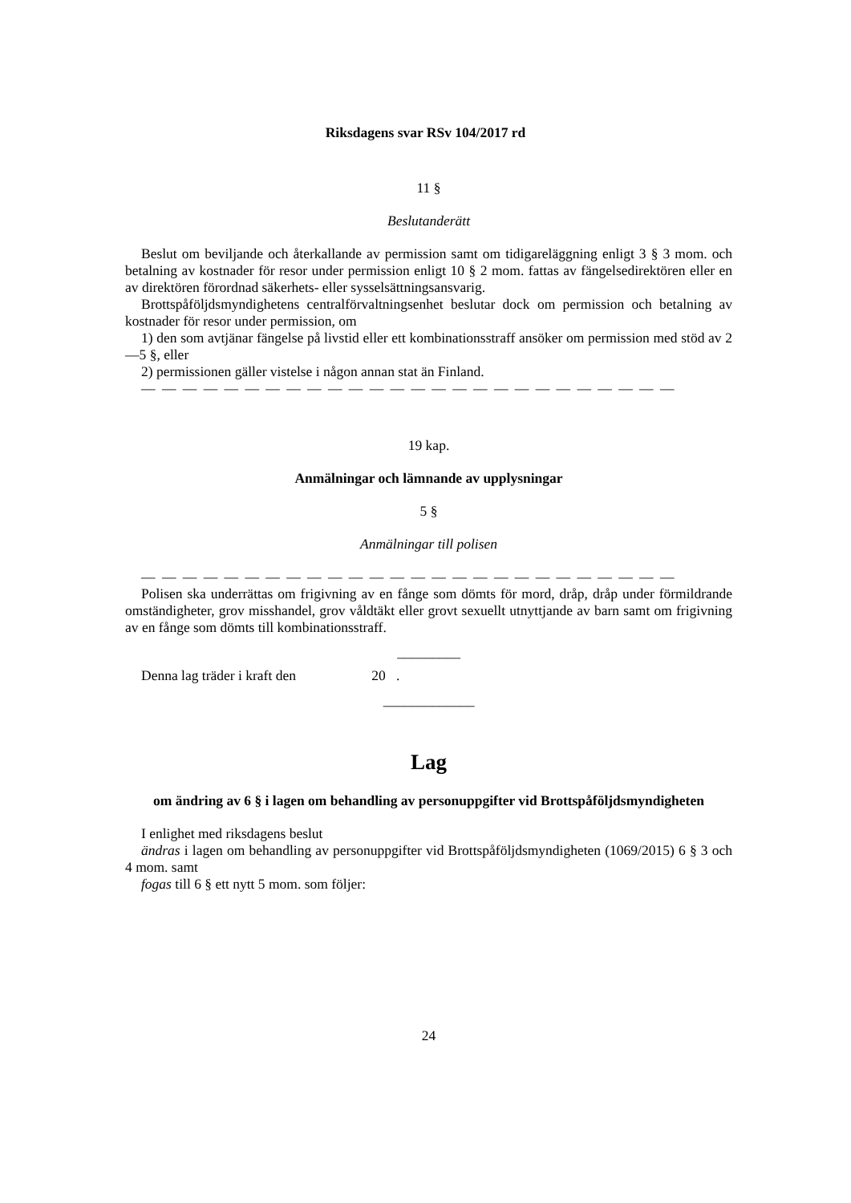Riksdagens svar RSv 104/2017 rd
11 §
Beslutanderätt
Beslut om beviljande och återkallande av permission samt om tidigareläggning enligt 3 § 3 mom. och betalning av kostnader för resor under permission enligt 10 § 2 mom. fattas av fängelsedirektören eller en av direktören förordnad säkerhets- eller sysselsättningsansvarig.
Brottspåföljdsmyndighetens centralförvaltningsenhet beslutar dock om permission och betalning av kostnader för resor under permission, om
1) den som avtjänar fängelse på livstid eller ett kombinationsstraff ansöker om permission med stöd av 2—5 §, eller
2) permissionen gäller vistelse i någon annan stat än Finland.
— — — — — — — — — — — — — — — — — — — — — — — — — —
19 kap.
Anmälningar och lämnande av upplysningar
5 §
Anmälningar till polisen
— — — — — — — — — — — — — — — — — — — — — — — — — —
Polisen ska underrättas om frigivning av en fånge som dömts för mord, dråp, dråp under förmildrande omständigheter, grov misshandel, grov våldtäkt eller grovt sexuellt utnyttjande av barn samt om frigivning av en fånge som dömts till kombinationsstraff.
_________
Denna lag träder i kraft den 20 .
_____________
Lag
om ändring av 6 § i lagen om behandling av personuppgifter vid Brottspåföljdsmyndigheten
I enlighet med riksdagens beslut
ändras i lagen om behandling av personuppgifter vid Brottspåföljdsmyndigheten (1069/2015) 6 § 3 och 4 mom. samt
fogas till 6 § ett nytt 5 mom. som följer:
24